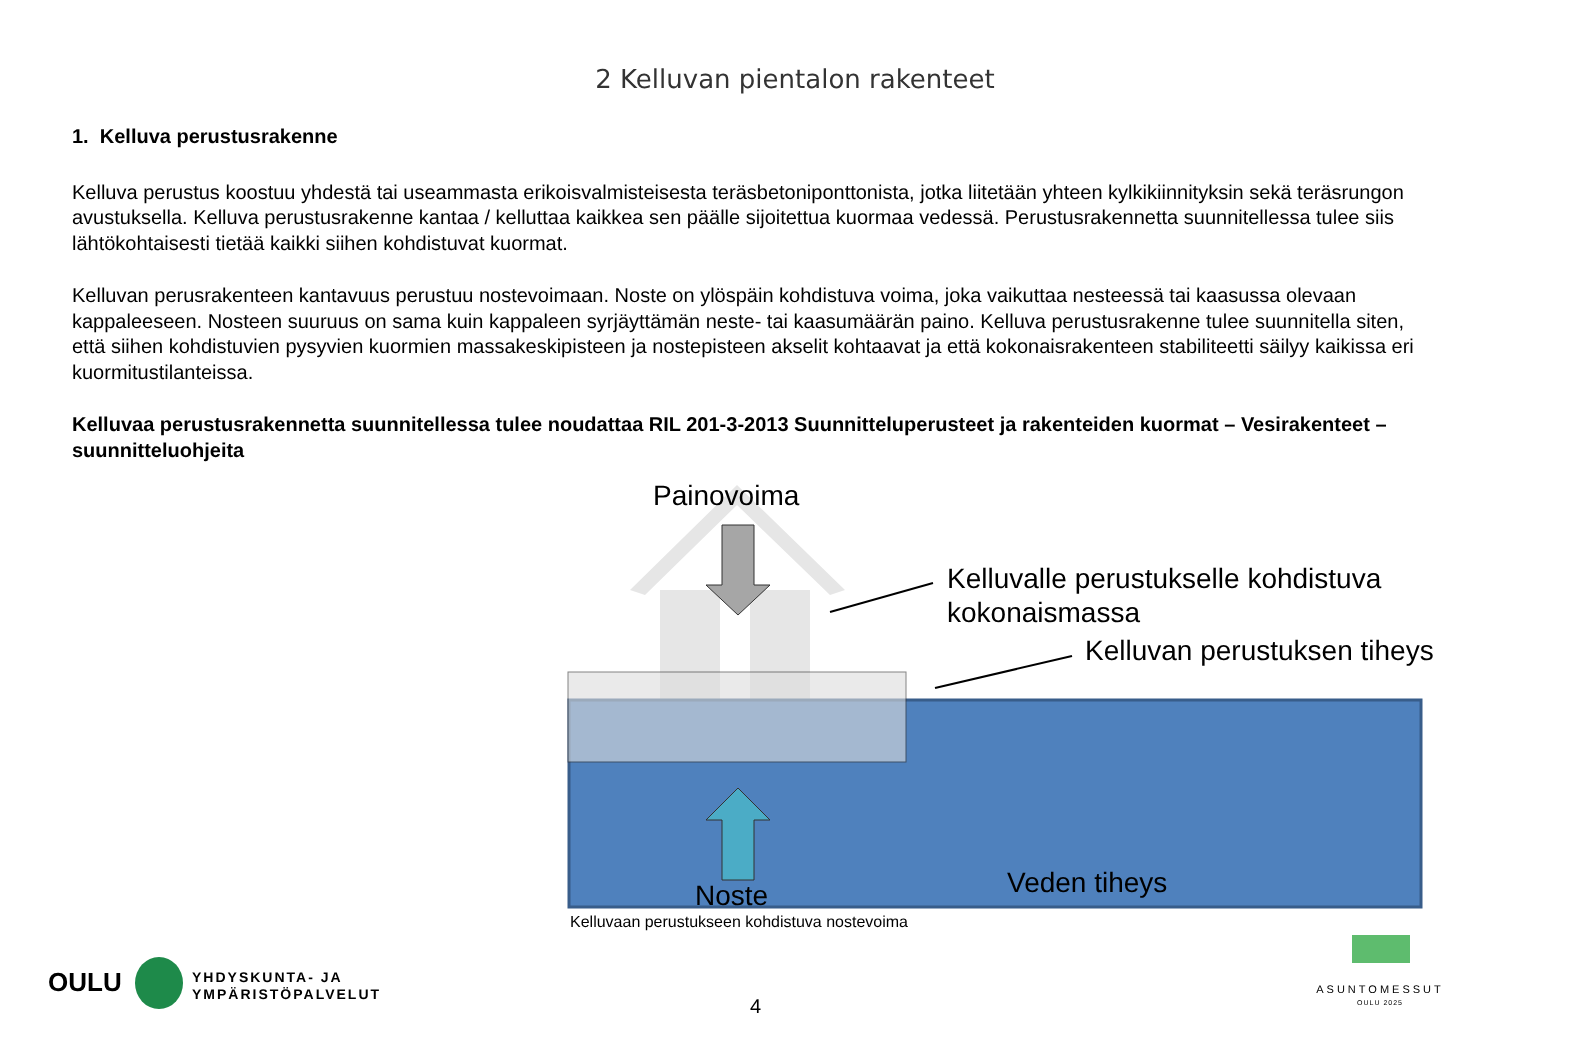2 Kelluvan pientalon rakenteet
1. Kelluva perustusrakenne
Kelluva perustus koostuu yhdestä tai useammasta erikoisvalmisteisesta teräsbetoniponttonista, jotka liitetään yhteen kylkikiinnityksin sekä teräsrungon avustuksella. Kelluva perustusrakenne kantaa / kelluttaa kaikkea sen päälle sijoitettua kuormaa vedessä. Perustusrakennetta suunnitellessa tulee siis lähtökohtaisesti tietää kaikki siihen kohdistuvat kuormat.
Kelluvan perusrakenteen kantavuus perustuu nostevoimaan. Noste on ylöspäin kohdistuva voima, joka vaikuttaa nesteessä tai kaasussa olevaan kappaleeseen. Nosteen suuruus on sama kuin kappaleen syrjäyttämän neste- tai kaasumäärän paino. Kelluva perustusrakenne tulee suunnitella siten, että siihen kohdistuvien pysyvien kuormien massakeskipisteen ja nostepisteen akselit kohtaavat ja että kokonaisrakenteen stabiliteetti säilyy kaikissa eri kuormitustilanteissa.
Kelluvaa perustusrakennetta suunnitellessa tulee noudattaa RIL 201-3-2013 Suunnitteluperusteet ja rakenteiden kuormat – Vesirakenteet –suunnitteluohjeita
Painovoima
Kelluvalle perustukselle kohdistuva
kokonaismassa
Kelluvan perustuksen tiheys
Veden tiheys
Noste
Kelluvaan perustukseen kohdistuva nostevoima
OULU
YHDYSKUNTA- JA
YMPÄRISTÖPALVELUT
4
ASUNTOMESSUT
OULU 2025